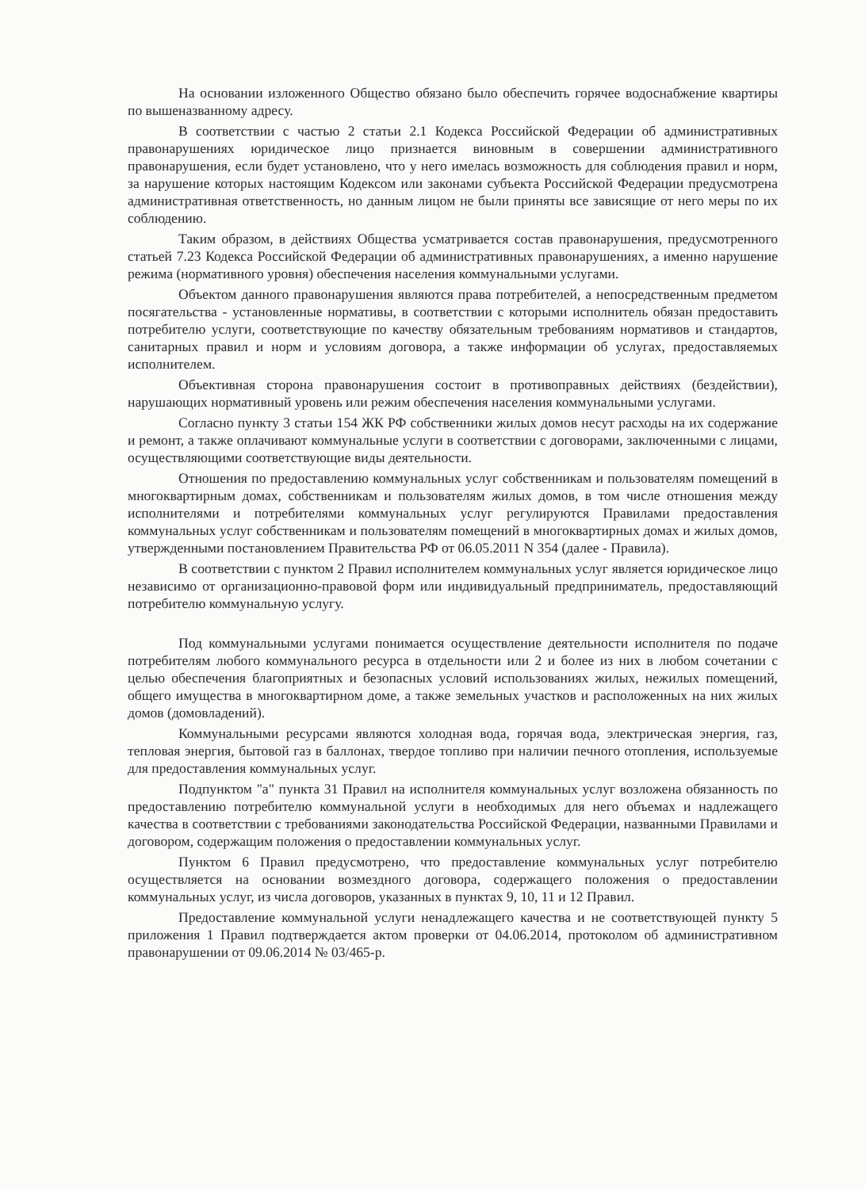На основании изложенного Общество обязано было обеспечить горячее водоснабжение квартиры по вышеназванному адресу.
В соответствии с частью 2 статьи 2.1 Кодекса Российской Федерации об административных правонарушениях юридическое лицо признается виновным в совершении административного правонарушения, если будет установлено, что у него имелась возможность для соблюдения правил и норм, за нарушение которых настоящим Кодексом или законами субъекта Российской Федерации предусмотрена административная ответственность, но данным лицом не были приняты все зависящие от него меры по их соблюдению.
Таким образом, в действиях Общества усматривается состав правонарушения, предусмотренного статьей 7.23 Кодекса Российской Федерации об административных правонарушениях, а именно нарушение режима (нормативного уровня) обеспечения населения коммунальными услугами.
Объектом данного правонарушения являются права потребителей, а непосредственным предметом посягательства - установленные нормативы, в соответствии с которыми исполнитель обязан предоставить потребителю услуги, соответствующие по качеству обязательным требованиям нормативов и стандартов, санитарных правил и норм и условиям договора, а также информации об услугах, предоставляемых исполнителем.
Объективная сторона правонарушения состоит в противоправных действиях (бездействии), нарушающих нормативный уровень или режим обеспечения населения коммунальными услугами.
Согласно пункту 3 статьи 154 ЖК РФ собственники жилых домов несут расходы на их содержание и ремонт, а также оплачивают коммунальные услуги в соответствии с договорами, заключенными с лицами, осуществляющими соответствующие виды деятельности.
Отношения по предоставлению коммунальных услуг собственникам и пользователям помещений в многоквартирным домах, собственникам и пользователям жилых домов, в том числе отношения между исполнителями и потребителями коммунальных услуг регулируются Правилами предоставления коммунальных услуг собственникам и пользователям помещений в многоквартирных домах и жилых домов, утвержденными постановлением Правительства РФ от 06.05.2011 N 354 (далее - Правила).
В соответствии с пунктом 2 Правил исполнителем коммунальных услуг является юридическое лицо независимо от организационно-правовой форм или индивидуальный предприниматель, предоставляющий потребителю коммунальную услугу.
Под коммунальными услугами понимается осуществление деятельности исполнителя по подаче потребителям любого коммунального ресурса в отдельности или 2 и более из них в любом сочетании с целью обеспечения благоприятных и безопасных условий использованиях жилых, нежилых помещений, общего имущества в многоквартирном доме, а также земельных участков и расположенных на них жилых домов (домовладений).
Коммунальными ресурсами являются холодная вода, горячая вода, электрическая энергия, газ, тепловая энергия, бытовой газ в баллонах, твердое топливо при наличии печного отопления, используемые для предоставления коммунальных услуг.
Подпунктом "а" пункта 31 Правил на исполнителя коммунальных услуг возложена обязанность по предоставлению потребителю коммунальной услуги в необходимых для него объемах и надлежащего качества в соответствии с требованиями законодательства Российской Федерации, названными Правилами и договором, содержащим положения о предоставлении коммунальных услуг.
Пунктом 6 Правил предусмотрено, что предоставление коммунальных услуг потребителю осуществляется на основании возмездного договора, содержащего положения о предоставлении коммунальных услуг, из числа договоров, указанных в пунктах 9, 10, 11 и 12 Правил.
Предоставление коммунальной услуги ненадлежащего качества и не соответствующей пункту 5 приложения 1 Правил подтверждается актом проверки от 04.06.2014, протоколом об административном правонарушении от 09.06.2014 № 03/465-р.